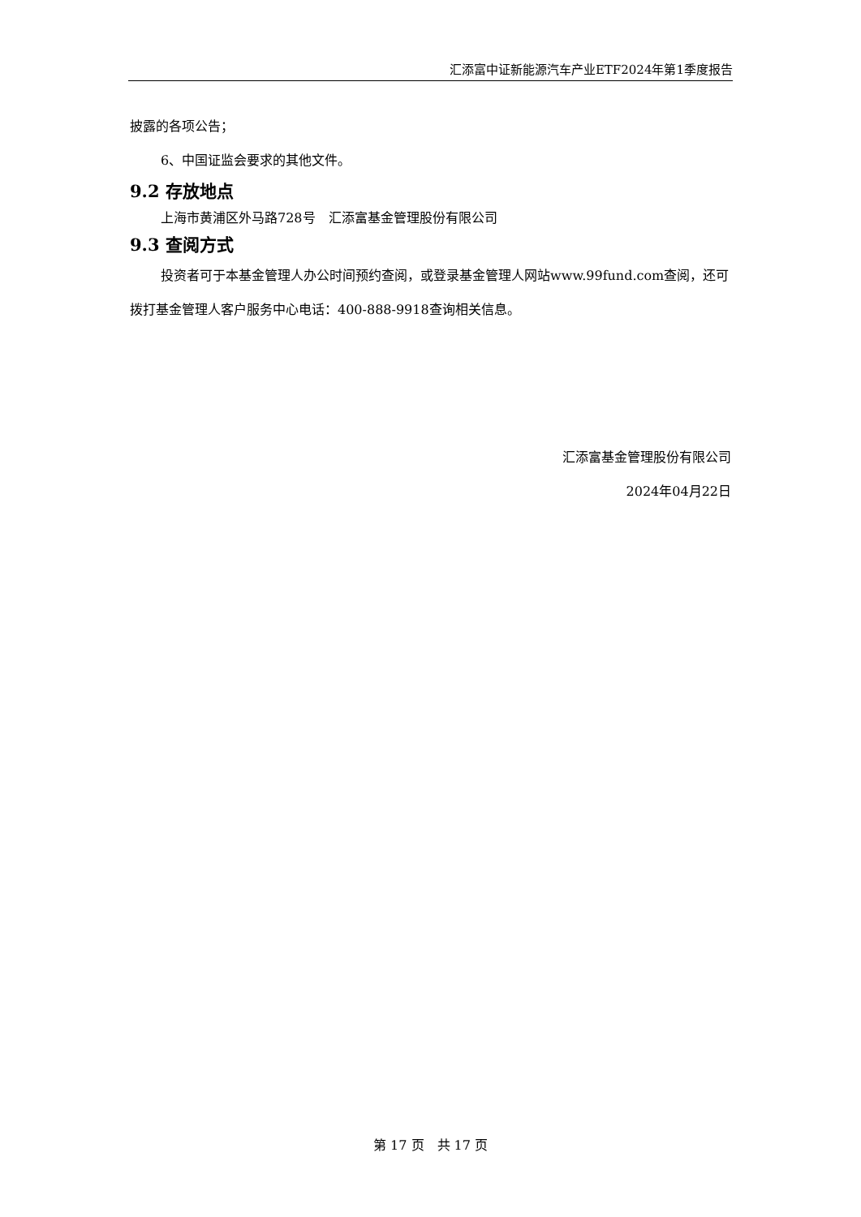汇添富中证新能源汽车产业ETF2024年第1季度报告
披露的各项公告；
6、中国证监会要求的其他文件。
9.2 存放地点
上海市黄浦区外马路728号　汇添富基金管理股份有限公司
9.3 查阅方式
投资者可于本基金管理人办公时间预约查阅，或登录基金管理人网站www.99fund.com查阅，还可拨打基金管理人客户服务中心电话：400-888-9918查询相关信息。
汇添富基金管理股份有限公司
2024年04月22日
第 17 页　共 17 页